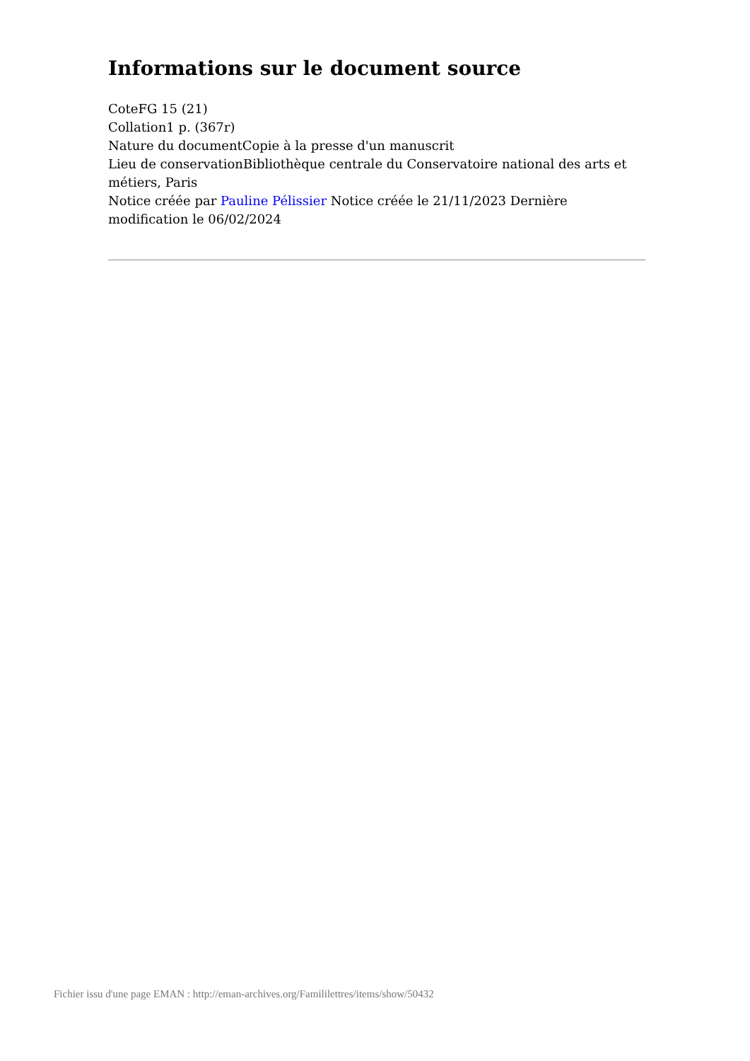Informations sur le document source
CoteFG 15 (21)
Collation1 p. (367r)
Nature du documentCopie à la presse d'un manuscrit
Lieu de conservationBibliothèque centrale du Conservatoire national des arts et métiers, Paris
Notice créée par Pauline Pélissier Notice créée le 21/11/2023 Dernière modification le 06/02/2024
Fichier issu d'une page EMAN : http://eman-archives.org/Famililettres/items/show/50432